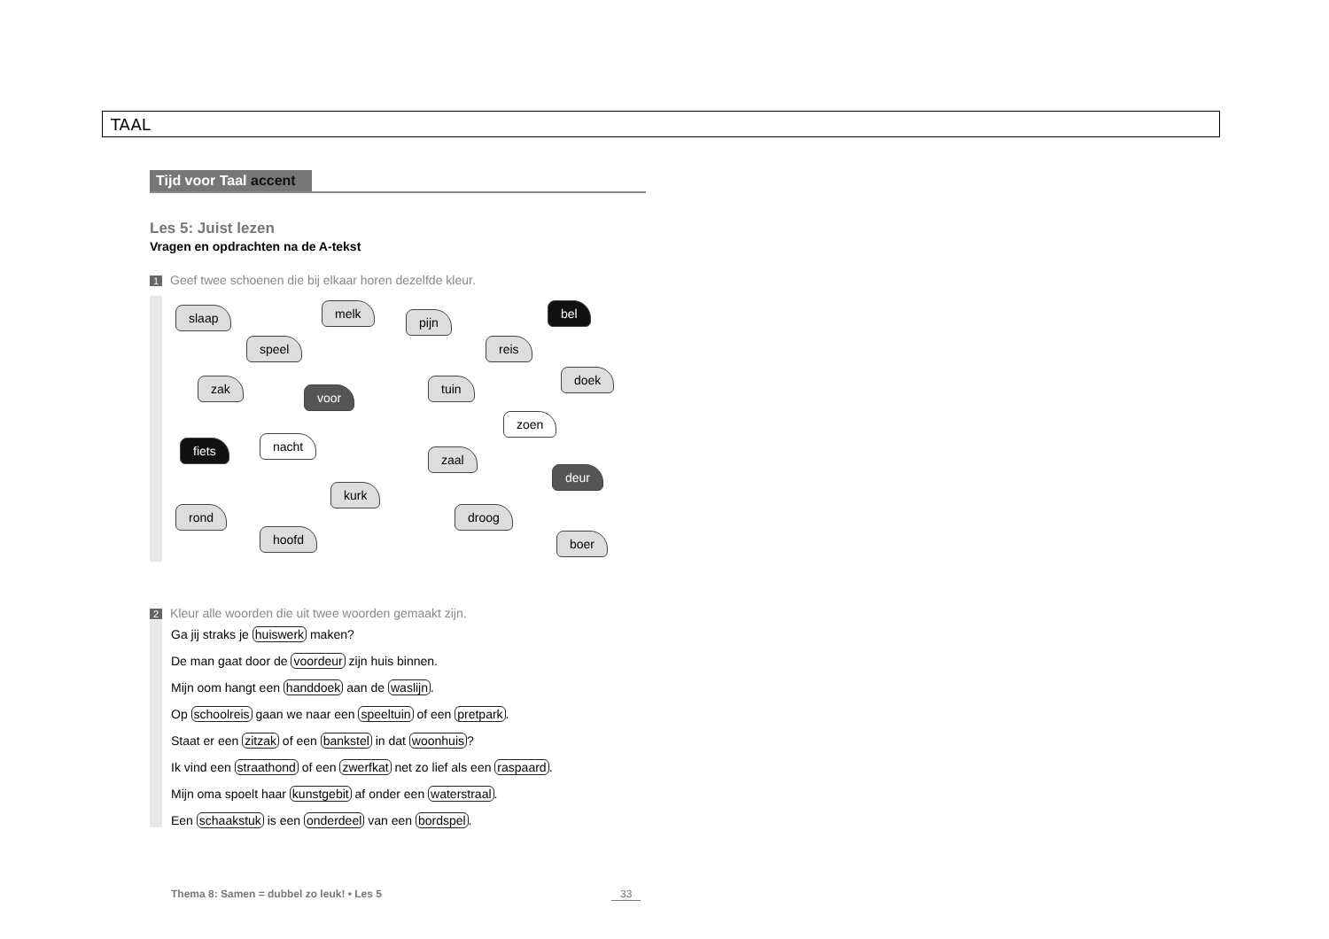TAAL
Tijd voor Taal accent
Les 5: Juist lezen
Vragen en opdrachten na de A-tekst
1 Geef twee schoenen die bij elkaar horen dezelfde kleur.
slaap melk
pijn
bel
speel reis
zak
voor
tuin
doek
zoen
fiets nacht
zaal
deur
kurk
rond droog
hoofd boer
2 Kleur alle woorden die uit twee woorden gemaakt zijn.
Ga jij straks je huiswerk maken?
De man gaat door de voordeur zijn huis binnen.
Mijn oom hangt een handdoek aan de waslijn.
Op schoolreis gaan we naar een speeltuin of een pretpark.
Staat er een zitzak of een bankstel in dat woonhuis?
Ik vind een straathond of een zwerfkat net zo lief als een raspaard.
Mijn oma spoelt haar kunstgebit af onder een waterstraal.
Een schaakstuk is een onderdeel van een bordspel.
Thema 8: Samen = dubbel zo leuk! • Les 5
33